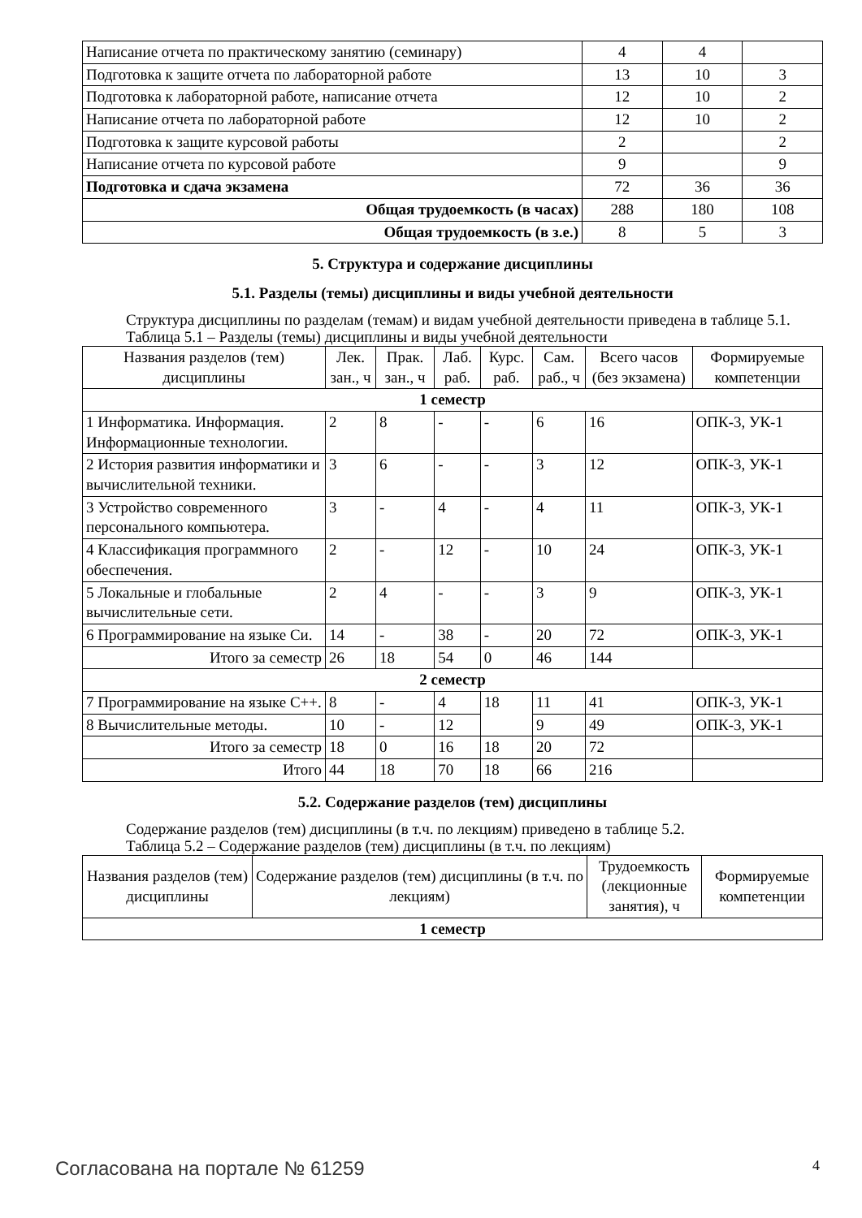| Написание отчета по практическому занятию (семинару) | 4 | 4 | |
| Подготовка к защите отчета по лабораторной работе | 13 | 10 | 3 |
| Подготовка к лабораторной работе, написание отчета | 12 | 10 | 2 |
| Написание отчета по лабораторной работе | 12 | 10 | 2 |
| Подготовка к защите курсовой работы | 2 | | 2 |
| Написание отчета по курсовой работе | 9 | | 9 |
| Подготовка и сдача экзамена | 72 | 36 | 36 |
| Общая трудоемкость (в часах) | 288 | 180 | 108 |
| Общая трудоемкость (в з.е.) | 8 | 5 | 3 |
5. Структура и содержание дисциплины
5.1. Разделы (темы) дисциплины и виды учебной деятельности
Структура дисциплины по разделам (темам) и видам учебной деятельности приведена в таблице 5.1.
Таблица 5.1 – Разделы (темы) дисциплины и виды учебной деятельности
| Названия разделов (тем) дисциплины | Лек. зан., ч | Прак. зан., ч | Лаб. раб. | Курс. раб. | Сам. раб., ч | Всего часов (без экзамена) | Формируемые компетенции |
| --- | --- | --- | --- | --- | --- | --- | --- |
| 1 семестр | | | | | | | |
| 1 Информатика. Информация. Информационные технологии. | 2 | 8 | - | - | 6 | 16 | ОПК-3, УК-1 |
| 2 История развития информатики и вычислительной техники. | 3 | 6 | - | - | 3 | 12 | ОПК-3, УК-1 |
| 3 Устройство современного персонального компьютера. | 3 | - | 4 | - | 4 | 11 | ОПК-3, УК-1 |
| 4 Классификация программного обеспечения. | 2 | - | 12 | - | 10 | 24 | ОПК-3, УК-1 |
| 5 Локальные и глобальные вычислительные сети. | 2 | 4 | - | - | 3 | 9 | ОПК-3, УК-1 |
| 6 Программирование на языке Си. | 14 | - | 38 | - | 20 | 72 | ОПК-3, УК-1 |
| Итого за семестр | 26 | 18 | 54 | 0 | 46 | 144 | |
| 2 семестр | | | | | | | |
| 7 Программирование на языке С++. | 8 | - | 4 | 18 | 11 | 41 | ОПК-3, УК-1 |
| 8 Вычислительные методы. | 10 | - | 12 | | 9 | 49 | ОПК-3, УК-1 |
| Итого за семестр | 18 | 0 | 16 | 18 | 20 | 72 | |
| Итого | 44 | 18 | 70 | 18 | 66 | 216 | |
5.2. Содержание разделов (тем) дисциплины
Содержание разделов (тем) дисциплины (в т.ч. по лекциям) приведено в таблице 5.2.
Таблица 5.2 – Содержание разделов (тем) дисциплины (в т.ч. по лекциям)
| Названия разделов (тем) дисциплины | Содержание разделов (тем) дисциплины (в т.ч. по лекциям) | Трудоемкость (лекционные занятия), ч | Формируемые компетенции |
| --- | --- | --- | --- |
| 1 семестр | | | |
Согласована на портале № 61259 4